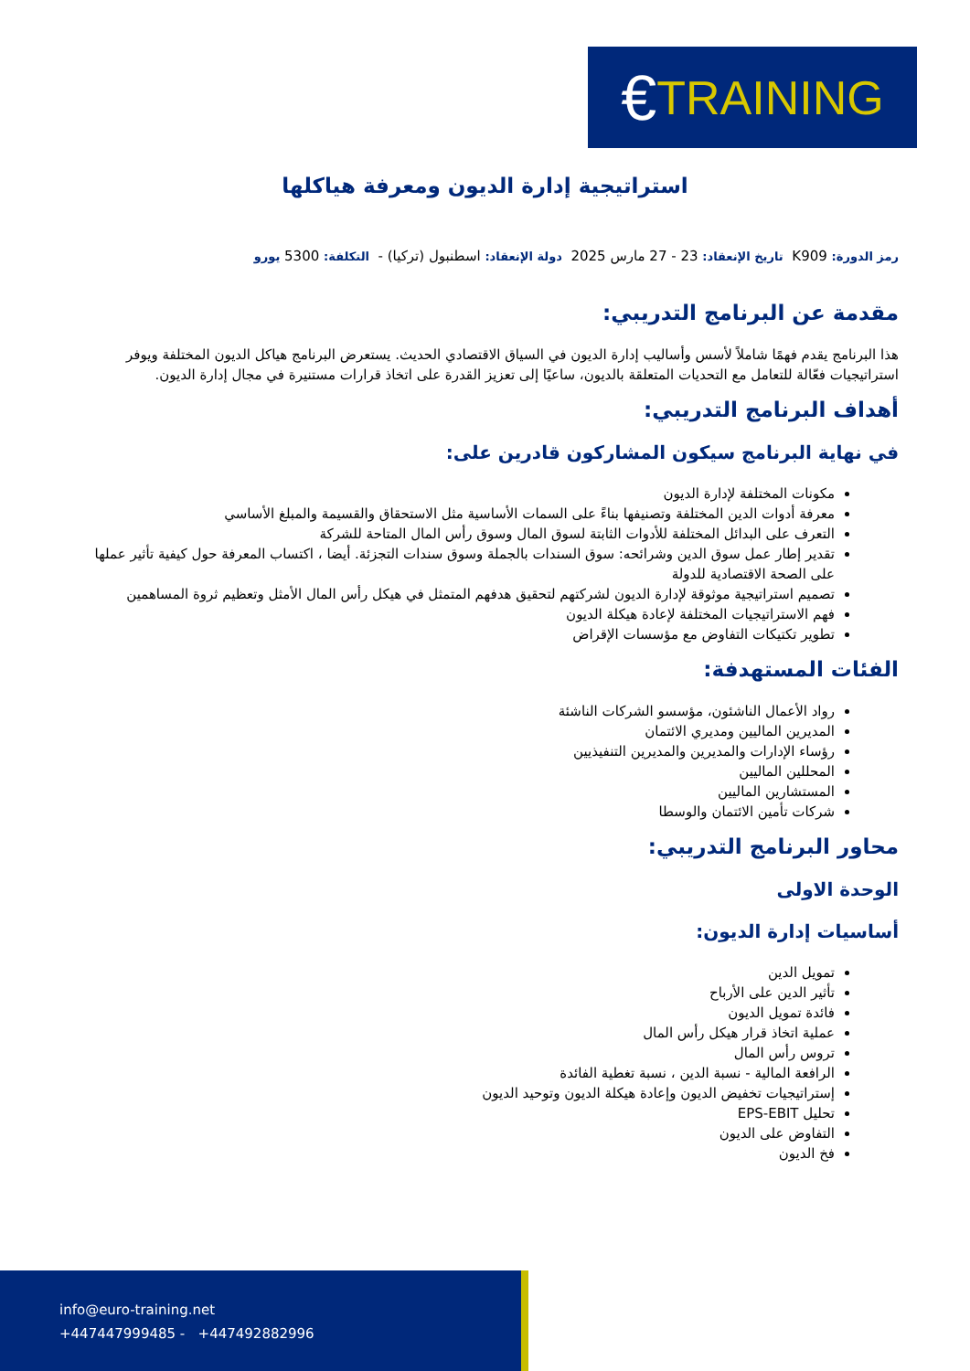€ TRAINING
استراتيجية إدارة الديون ومعرفة هياكلها
رمز الدورة: K909 تاريخ الإنعقاد: 23 - 27 مارس 2025 دولة الإنعقاد: اسطنبول (تركيا) - التكلفة: 5300 يورو
مقدمة عن البرنامج التدريبي:
هذا البرنامج يقدم فهمًا شاملاً لأسس وأساليب إدارة الديون في السياق الاقتصادي الحديث. يستعرض البرنامج هياكل الديون المختلفة ويوفر استراتيجيات فعّالة للتعامل مع التحديات المتعلقة بالديون، ساعيًا إلى تعزيز القدرة على اتخاذ قرارات مستنيرة في مجال إدارة الديون.
أهداف البرنامج التدريبي:
في نهاية البرنامج سيكون المشاركون قادرين على:
مكونات المختلفة لإدارة الديون
معرفة أدوات الدين المختلفة وتصنيفها بناءً على السمات الأساسية مثل الاستحقاق والقسيمة والمبلغ الأساسي
التعرف على البدائل المختلفة للأدوات الثابتة لسوق المال وسوق رأس المال المتاحة للشركة
تقدير إطار عمل سوق الدين وشرائحه: سوق السندات بالجملة وسوق سندات التجزئة. أيضا ، اكتساب المعرفة حول كيفية تأثير عملها على الصحة الاقتصادية للدولة
تصميم استراتيجية موثوقة لإدارة الديون لشركتهم لتحقيق هدفهم المتمثل في هيكل رأس المال الأمثل وتعظيم ثروة المساهمين
فهم الاستراتيجيات المختلفة لإعادة هيكلة الديون
تطوير تكتيكات التفاوض مع مؤسسات الإقراض
الفئات المستهدفة:
رواد الأعمال الناشئون، مؤسسو الشركات الناشئة
المديرين الماليين ومديري الائتمان
رؤساء الإدارات والمديرين والمديرين التنفيذيين
المحللين الماليين
المستشارين الماليين
شركات تأمين الائتمان والوسطا
محاور البرنامج التدريبي:
الوحدة الاولى
أساسيات إدارة الديون:
تمويل الدين
تأثير الدين على الأرباح
فائدة تمويل الديون
عملية اتخاذ قرار هيكل رأس المال
تروس رأس المال
الرافعة المالية - نسبة الدين ، نسبة تغطية الفائدة
إستراتيجيات تخفيض الديون وإعادة هيكلة الديون وتوحيد الديون
تحليل EPS-EBIT
التفاوض على الديون
فخ الديون
info@euro-training.net
+447447999485 - +447492882996